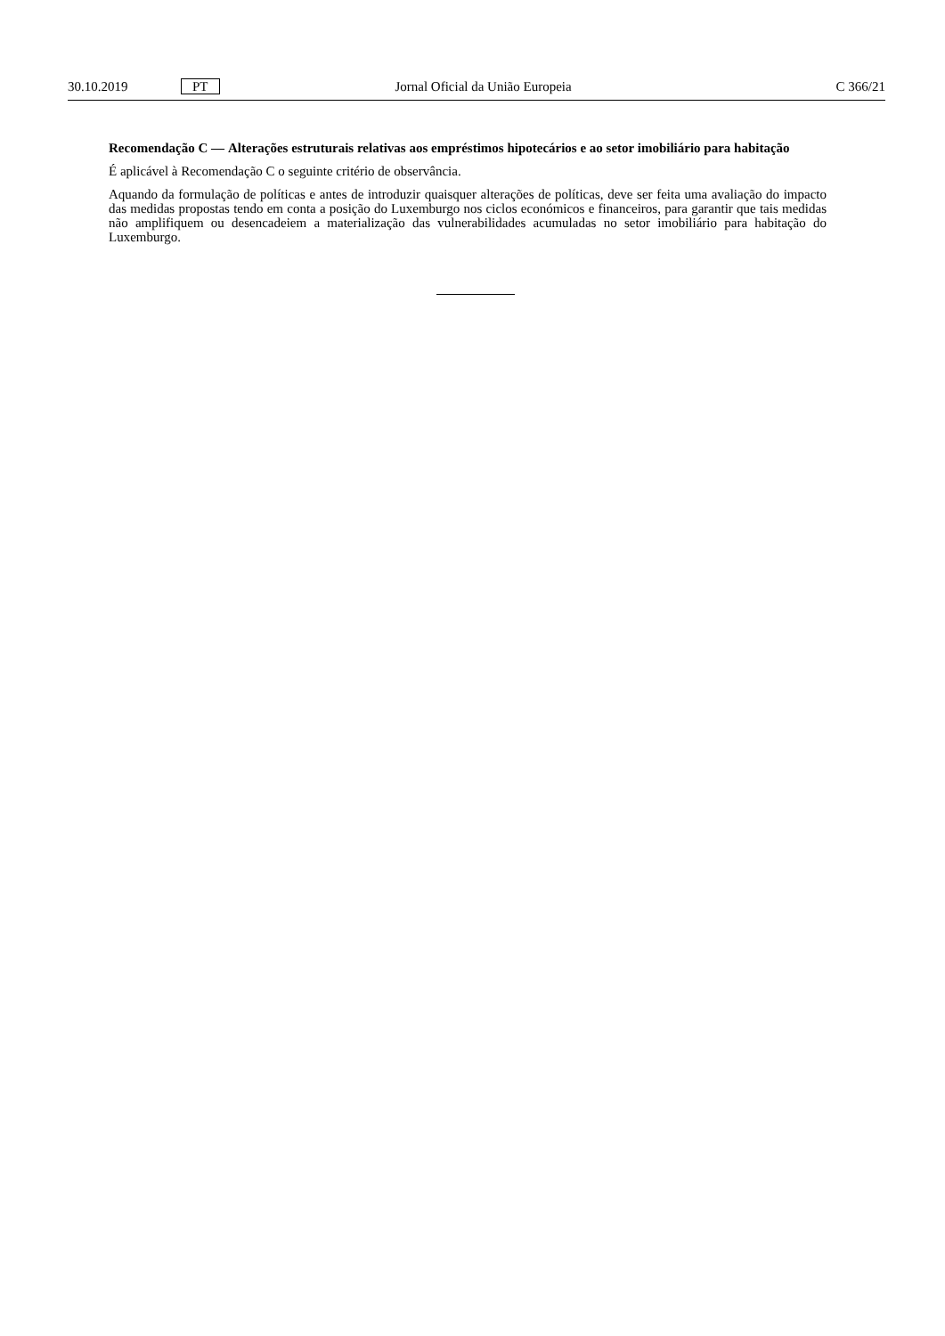30.10.2019 PT Jornal Oficial da União Europeia C 366/21
Recomendação C — Alterações estruturais relativas aos empréstimos hipotecários e ao setor imobiliário para habitação
É aplicável à Recomendação C o seguinte critério de observância.
Aquando da formulação de políticas e antes de introduzir quaisquer alterações de políticas, deve ser feita uma avaliação do impacto das medidas propostas tendo em conta a posição do Luxemburgo nos ciclos económicos e financeiros, para garantir que tais medidas não amplifiquem ou desencadeiem a materialização das vulnerabilidades acumuladas no setor imobiliário para habitação do Luxemburgo.